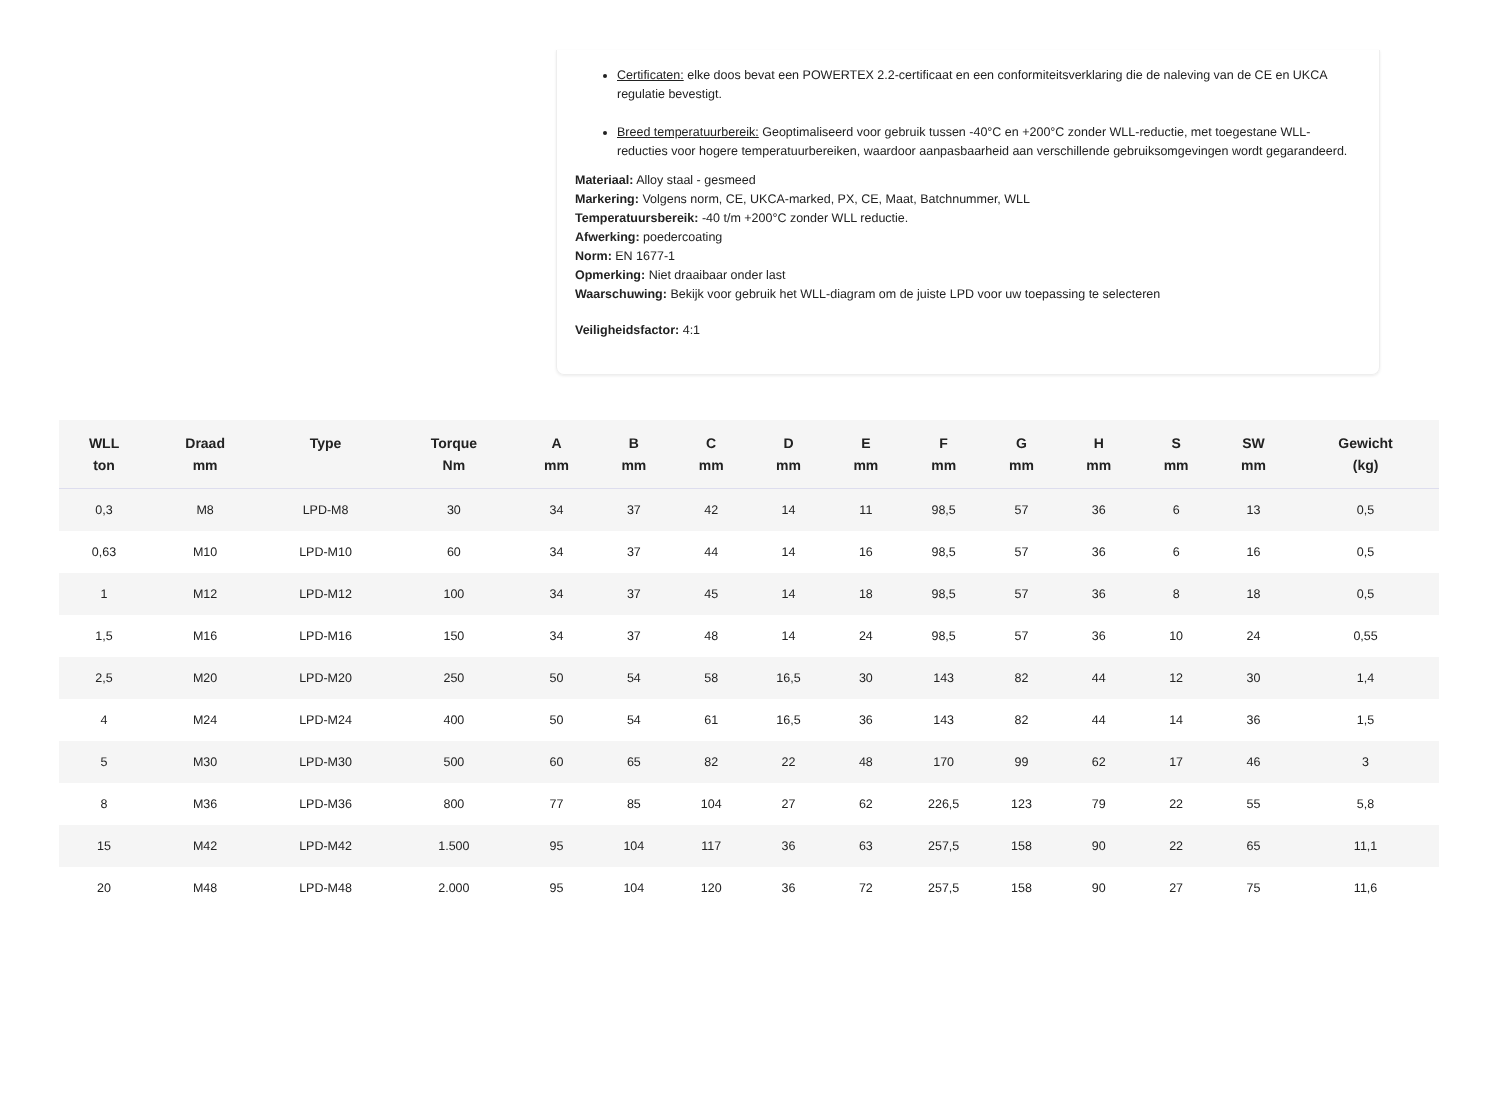Certificaten: elke doos bevat een POWERTEX 2.2-certificaat en een conformiteitsverklaring die de naleving van de CE en UKCA regulatie bevestigt.
Breed temperatuurbereik: Geoptimaliseerd voor gebruik tussen -40°C en +200°C zonder WLL-reductie, met toegestane WLL-reducties voor hogere temperatuurbereiken, waardoor aanpasbaarheid aan verschillende gebruiksomgevingen wordt gegarandeerd.
Materiaal: Alloy staal - gesmeed
Markering: Volgens norm, CE, UKCA-marked, PX, CE, Maat, Batchnummer, WLL
Temperatuursbereik: -40 t/m +200°C zonder WLL reductie.
Afwerking: poedercoating
Norm: EN 1677-1
Opmerking: Niet draaibaar onder last
Waarschuwing: Bekijk voor gebruik het WLL-diagram om de juiste LPD voor uw toepassing te selecteren
Veiligheidsfactor: 4:1
| WLL ton | Draad mm | Type | Torque Nm | A mm | B mm | C mm | D mm | E mm | F mm | G mm | H mm | S mm | SW mm | Gewicht (kg) |
| --- | --- | --- | --- | --- | --- | --- | --- | --- | --- | --- | --- | --- | --- | --- |
| 0,3 | M8 | LPD-M8 | 30 | 34 | 37 | 42 | 14 | 11 | 98,5 | 57 | 36 | 6 | 13 | 0,5 |
| 0,63 | M10 | LPD-M10 | 60 | 34 | 37 | 44 | 14 | 16 | 98,5 | 57 | 36 | 6 | 16 | 0,5 |
| 1 | M12 | LPD-M12 | 100 | 34 | 37 | 45 | 14 | 18 | 98,5 | 57 | 36 | 8 | 18 | 0,5 |
| 1,5 | M16 | LPD-M16 | 150 | 34 | 37 | 48 | 14 | 24 | 98,5 | 57 | 36 | 10 | 24 | 0,55 |
| 2,5 | M20 | LPD-M20 | 250 | 50 | 54 | 58 | 16,5 | 30 | 143 | 82 | 44 | 12 | 30 | 1,4 |
| 4 | M24 | LPD-M24 | 400 | 50 | 54 | 61 | 16,5 | 36 | 143 | 82 | 44 | 14 | 36 | 1,5 |
| 5 | M30 | LPD-M30 | 500 | 60 | 65 | 82 | 22 | 48 | 170 | 99 | 62 | 17 | 46 | 3 |
| 8 | M36 | LPD-M36 | 800 | 77 | 85 | 104 | 27 | 62 | 226,5 | 123 | 79 | 22 | 55 | 5,8 |
| 15 | M42 | LPD-M42 | 1.500 | 95 | 104 | 117 | 36 | 63 | 257,5 | 158 | 90 | 22 | 65 | 11,1 |
| 20 | M48 | LPD-M48 | 2.000 | 95 | 104 | 120 | 36 | 72 | 257,5 | 158 | 90 | 27 | 75 | 11,6 |